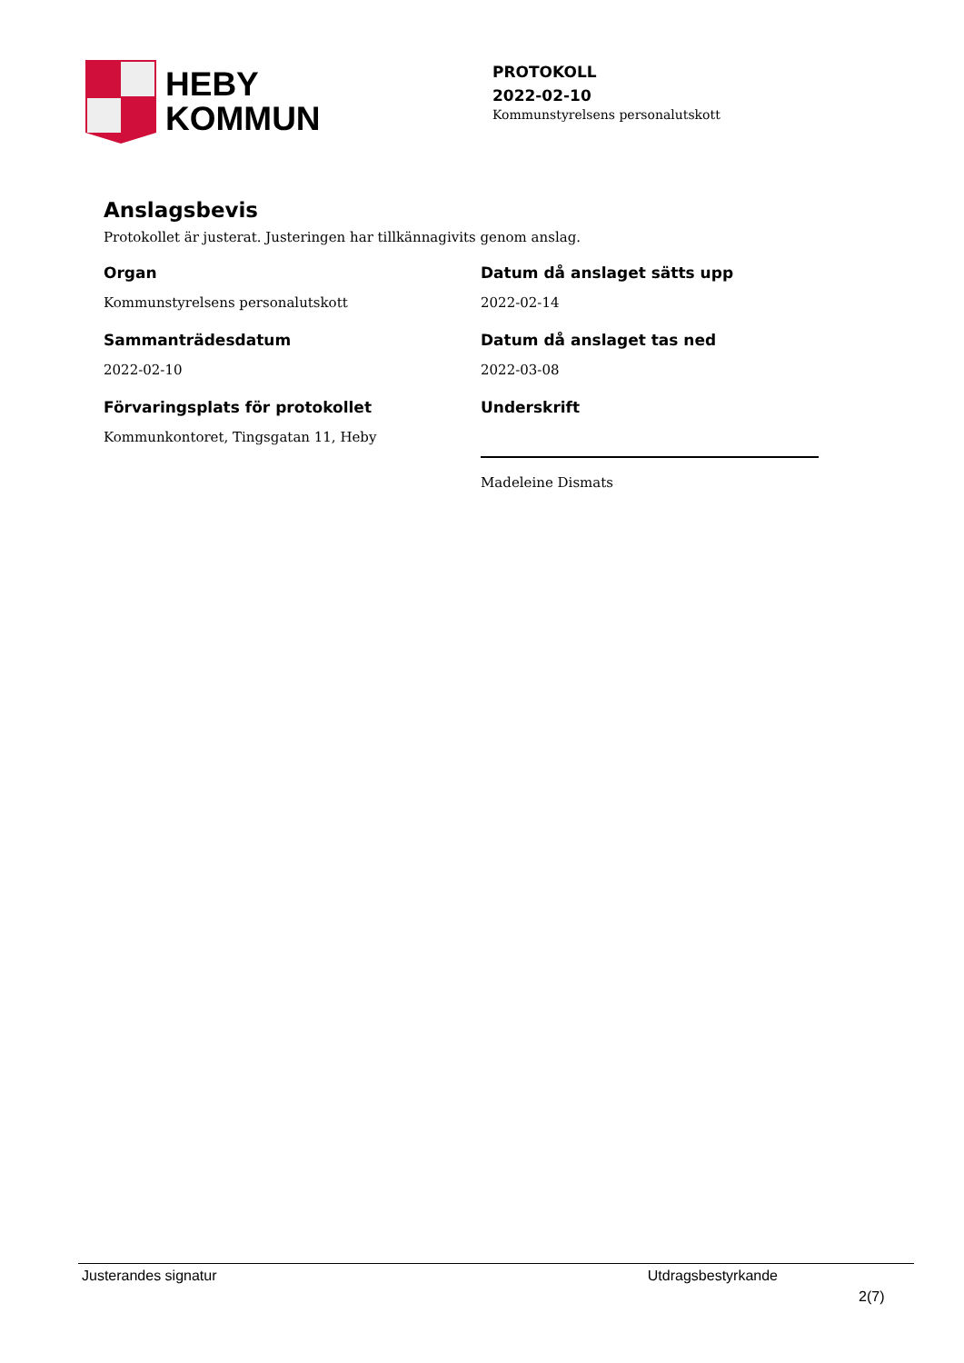HEBY
KOMMUN
PROTOKOLL
2022-02-10
Kommunstyrelsens personalutskott
Anslagsbevis
Protokollet är justerat. Justeringen har tillkännagivits genom anslag.
Organ
Kommunstyrelsens personalutskott
Sammanträdesdatum
2022-02-10
Förvaringsplats för protokollet
Kommunkontoret, Tingsgatan 11, Heby
Datum då anslaget sätts upp
2022-02-14
Datum då anslaget tas ned
2022-03-08
Underskrift
Madeleine Dismats
Justerandes signatur Utdragsbestyrkande
2(7)